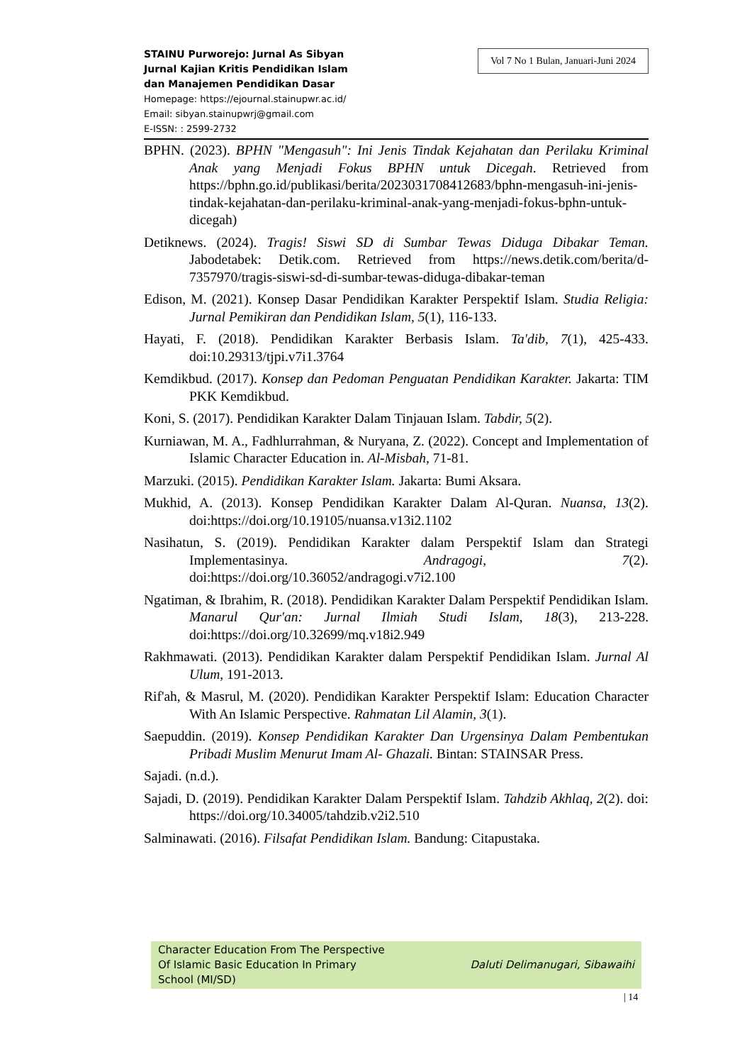STAINU Purworejo: Jurnal As Sibyan
Jurnal Kajian Kritis Pendidikan Islam
dan Manajemen Pendidikan Dasar
Homepage: https://ejournal.stainupwr.ac.id/
Email: sibyan.stainupwrj@gmail.com
E-ISSN: : 2599-2732
Vol 7 No 1 Bulan, Januari-Juni 2024
BPHN. (2023). BPHN "Mengasuh": Ini Jenis Tindak Kejahatan dan Perilaku Kriminal Anak yang Menjadi Fokus BPHN untuk Dicegah. Retrieved from https://bphn.go.id/publikasi/berita/2023031708412683/bphn-mengasuh-ini-jenis-tindak-kejahatan-dan-perilaku-kriminal-anak-yang-menjadi-fokus-bphn-untuk-dicegah)
Detiknews. (2024). Tragis! Siswi SD di Sumbar Tewas Diduga Dibakar Teman. Jabodetabek: Detik.com. Retrieved from https://news.detik.com/berita/d-7357970/tragis-siswi-sd-di-sumbar-tewas-diduga-dibakar-teman
Edison, M. (2021). Konsep Dasar Pendidikan Karakter Perspektif Islam. Studia Religia: Jurnal Pemikiran dan Pendidikan Islam, 5(1), 116-133.
Hayati, F. (2018). Pendidikan Karakter Berbasis Islam. Ta'dib, 7(1), 425-433. doi:10.29313/tjpi.v7i1.3764
Kemdikbud. (2017). Konsep dan Pedoman Penguatan Pendidikan Karakter. Jakarta: TIM PKK Kemdikbud.
Koni, S. (2017). Pendidikan Karakter Dalam Tinjauan Islam. Tabdir, 5(2).
Kurniawan, M. A., Fadhlurrahman, & Nuryana, Z. (2022). Concept and Implementation of Islamic Character Education in. Al-Misbah, 71-81.
Marzuki. (2015). Pendidikan Karakter Islam. Jakarta: Bumi Aksara.
Mukhid, A. (2013). Konsep Pendidikan Karakter Dalam Al-Quran. Nuansa, 13(2). doi:https://doi.org/10.19105/nuansa.v13i2.1102
Nasihatun, S. (2019). Pendidikan Karakter dalam Perspektif Islam dan Strategi Implementasinya. Andragogi, 7(2). doi:https://doi.org/10.36052/andragogi.v7i2.100
Ngatiman, & Ibrahim, R. (2018). Pendidikan Karakter Dalam Perspektif Pendidikan Islam. Manarul Qur'an: Jurnal Ilmiah Studi Islam, 18(3), 213-228. doi:https://doi.org/10.32699/mq.v18i2.949
Rakhmawati. (2013). Pendidikan Karakter dalam Perspektif Pendidikan Islam. Jurnal Al Ulum, 191-2013.
Rif'ah, & Masrul, M. (2020). Pendidikan Karakter Perspektif Islam: Education Character With An Islamic Perspective. Rahmatan Lil Alamin, 3(1).
Saepuddin. (2019). Konsep Pendidikan Karakter Dan Urgensinya Dalam Pembentukan Pribadi Muslim Menurut Imam Al- Ghazali. Bintan: STAINSAR Press.
Sajadi. (n.d.).
Sajadi, D. (2019). Pendidikan Karakter Dalam Perspektif Islam. Tahdzib Akhlaq, 2(2). doi: https://doi.org/10.34005/tahdzib.v2i2.510
Salminawati. (2016). Filsafat Pendidikan Islam. Bandung: Citapustaka.
Character Education From The Perspective
Of Islamic Basic Education In Primary
School (MI/SD)
Daluti Delimanugari, Sibawaihi
| 14